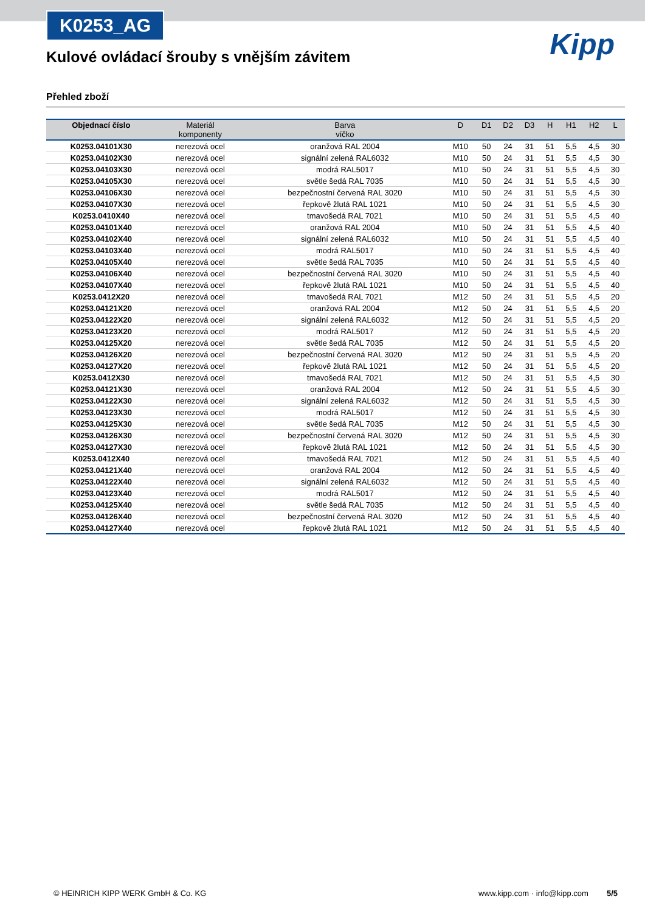K0253_AG
Kipp
Kulové ovládací šrouby s vnějším závitem
Přehled zboží
| Objednací číslo | Materiál komponenty | Barva víčko | D | D1 | D2 | D3 | H | H1 | H2 | L |
| --- | --- | --- | --- | --- | --- | --- | --- | --- | --- | --- |
| K0253.04101X30 | nerezová ocel | oranžová RAL 2004 | M10 | 50 | 24 | 31 | 51 | 5,5 | 4,5 | 30 |
| K0253.04102X30 | nerezová ocel | signální zelená RAL6032 | M10 | 50 | 24 | 31 | 51 | 5,5 | 4,5 | 30 |
| K0253.04103X30 | nerezová ocel | modrá RAL5017 | M10 | 50 | 24 | 31 | 51 | 5,5 | 4,5 | 30 |
| K0253.04105X30 | nerezová ocel | světle šedá RAL 7035 | M10 | 50 | 24 | 31 | 51 | 5,5 | 4,5 | 30 |
| K0253.04106X30 | nerezová ocel | bezpečnostní červená RAL 3020 | M10 | 50 | 24 | 31 | 51 | 5,5 | 4,5 | 30 |
| K0253.04107X30 | nerezová ocel | řepkově žlutá RAL 1021 | M10 | 50 | 24 | 31 | 51 | 5,5 | 4,5 | 30 |
| K0253.0410X40 | nerezová ocel | tmavošedá RAL 7021 | M10 | 50 | 24 | 31 | 51 | 5,5 | 4,5 | 40 |
| K0253.04101X40 | nerezová ocel | oranžová RAL 2004 | M10 | 50 | 24 | 31 | 51 | 5,5 | 4,5 | 40 |
| K0253.04102X40 | nerezová ocel | signální zelená RAL6032 | M10 | 50 | 24 | 31 | 51 | 5,5 | 4,5 | 40 |
| K0253.04103X40 | nerezová ocel | modrá RAL5017 | M10 | 50 | 24 | 31 | 51 | 5,5 | 4,5 | 40 |
| K0253.04105X40 | nerezová ocel | světle šedá RAL 7035 | M10 | 50 | 24 | 31 | 51 | 5,5 | 4,5 | 40 |
| K0253.04106X40 | nerezová ocel | bezpečnostní červená RAL 3020 | M10 | 50 | 24 | 31 | 51 | 5,5 | 4,5 | 40 |
| K0253.04107X40 | nerezová ocel | řepkově žlutá RAL 1021 | M10 | 50 | 24 | 31 | 51 | 5,5 | 4,5 | 40 |
| K0253.0412X20 | nerezová ocel | tmavošedá RAL 7021 | M12 | 50 | 24 | 31 | 51 | 5,5 | 4,5 | 20 |
| K0253.04121X20 | nerezová ocel | oranžová RAL 2004 | M12 | 50 | 24 | 31 | 51 | 5,5 | 4,5 | 20 |
| K0253.04122X20 | nerezová ocel | signální zelená RAL6032 | M12 | 50 | 24 | 31 | 51 | 5,5 | 4,5 | 20 |
| K0253.04123X20 | nerezová ocel | modrá RAL5017 | M12 | 50 | 24 | 31 | 51 | 5,5 | 4,5 | 20 |
| K0253.04125X20 | nerezová ocel | světle šedá RAL 7035 | M12 | 50 | 24 | 31 | 51 | 5,5 | 4,5 | 20 |
| K0253.04126X20 | nerezová ocel | bezpečnostní červená RAL 3020 | M12 | 50 | 24 | 31 | 51 | 5,5 | 4,5 | 20 |
| K0253.04127X20 | nerezová ocel | řepkově žlutá RAL 1021 | M12 | 50 | 24 | 31 | 51 | 5,5 | 4,5 | 20 |
| K0253.0412X30 | nerezová ocel | tmavošedá RAL 7021 | M12 | 50 | 24 | 31 | 51 | 5,5 | 4,5 | 30 |
| K0253.04121X30 | nerezová ocel | oranžová RAL 2004 | M12 | 50 | 24 | 31 | 51 | 5,5 | 4,5 | 30 |
| K0253.04122X30 | nerezová ocel | signální zelená RAL6032 | M12 | 50 | 24 | 31 | 51 | 5,5 | 4,5 | 30 |
| K0253.04123X30 | nerezová ocel | modrá RAL5017 | M12 | 50 | 24 | 31 | 51 | 5,5 | 4,5 | 30 |
| K0253.04125X30 | nerezová ocel | světle šedá RAL 7035 | M12 | 50 | 24 | 31 | 51 | 5,5 | 4,5 | 30 |
| K0253.04126X30 | nerezová ocel | bezpečnostní červená RAL 3020 | M12 | 50 | 24 | 31 | 51 | 5,5 | 4,5 | 30 |
| K0253.04127X30 | nerezová ocel | řepkově žlutá RAL 1021 | M12 | 50 | 24 | 31 | 51 | 5,5 | 4,5 | 30 |
| K0253.0412X40 | nerezová ocel | tmavošedá RAL 7021 | M12 | 50 | 24 | 31 | 51 | 5,5 | 4,5 | 40 |
| K0253.04121X40 | nerezová ocel | oranžová RAL 2004 | M12 | 50 | 24 | 31 | 51 | 5,5 | 4,5 | 40 |
| K0253.04122X40 | nerezová ocel | signální zelená RAL6032 | M12 | 50 | 24 | 31 | 51 | 5,5 | 4,5 | 40 |
| K0253.04123X40 | nerezová ocel | modrá RAL5017 | M12 | 50 | 24 | 31 | 51 | 5,5 | 4,5 | 40 |
| K0253.04125X40 | nerezová ocel | světle šedá RAL 7035 | M12 | 50 | 24 | 31 | 51 | 5,5 | 4,5 | 40 |
| K0253.04126X40 | nerezová ocel | bezpečnostní červená RAL 3020 | M12 | 50 | 24 | 31 | 51 | 5,5 | 4,5 | 40 |
| K0253.04127X40 | nerezová ocel | řepkově žlutá RAL 1021 | M12 | 50 | 24 | 31 | 51 | 5,5 | 4,5 | 40 |
© HEINRICH KIPP WERK GmbH & Co. KG www.kipp.com · info@kipp.com 5/5